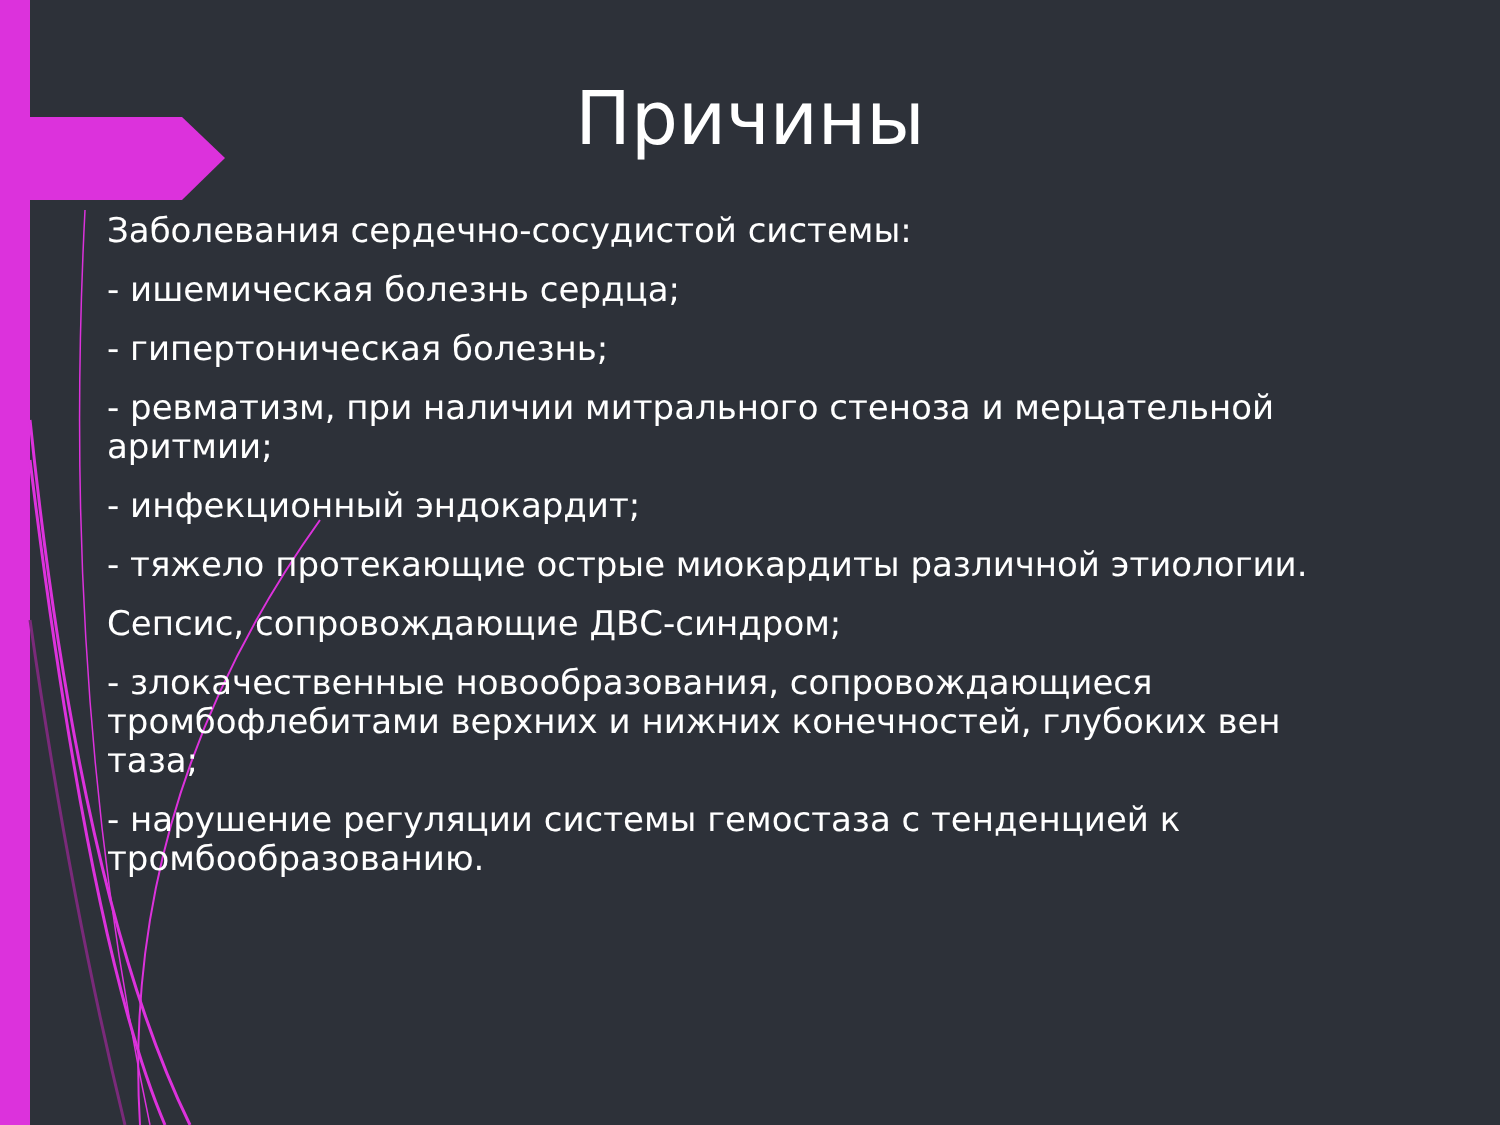Причины
Заболевания сердечно-сосудистой системы:
- ишемическая болезнь сердца;
- гипертоническая болезнь;
- ревматизм, при наличии митрального стеноза и мерцательной аритмии;
- инфекционный эндокардит;
- тяжело протекающие острые миокардиты различной этиологии.
Сепсис, сопровождающие ДВС-синдром;
- злокачественные новообразования, сопровождающиеся тромбофлебитами верхних и нижних конечностей, глубоких вен таза;
- нарушение регуляции системы гемостаза с тенденцией к тромбообразованию.